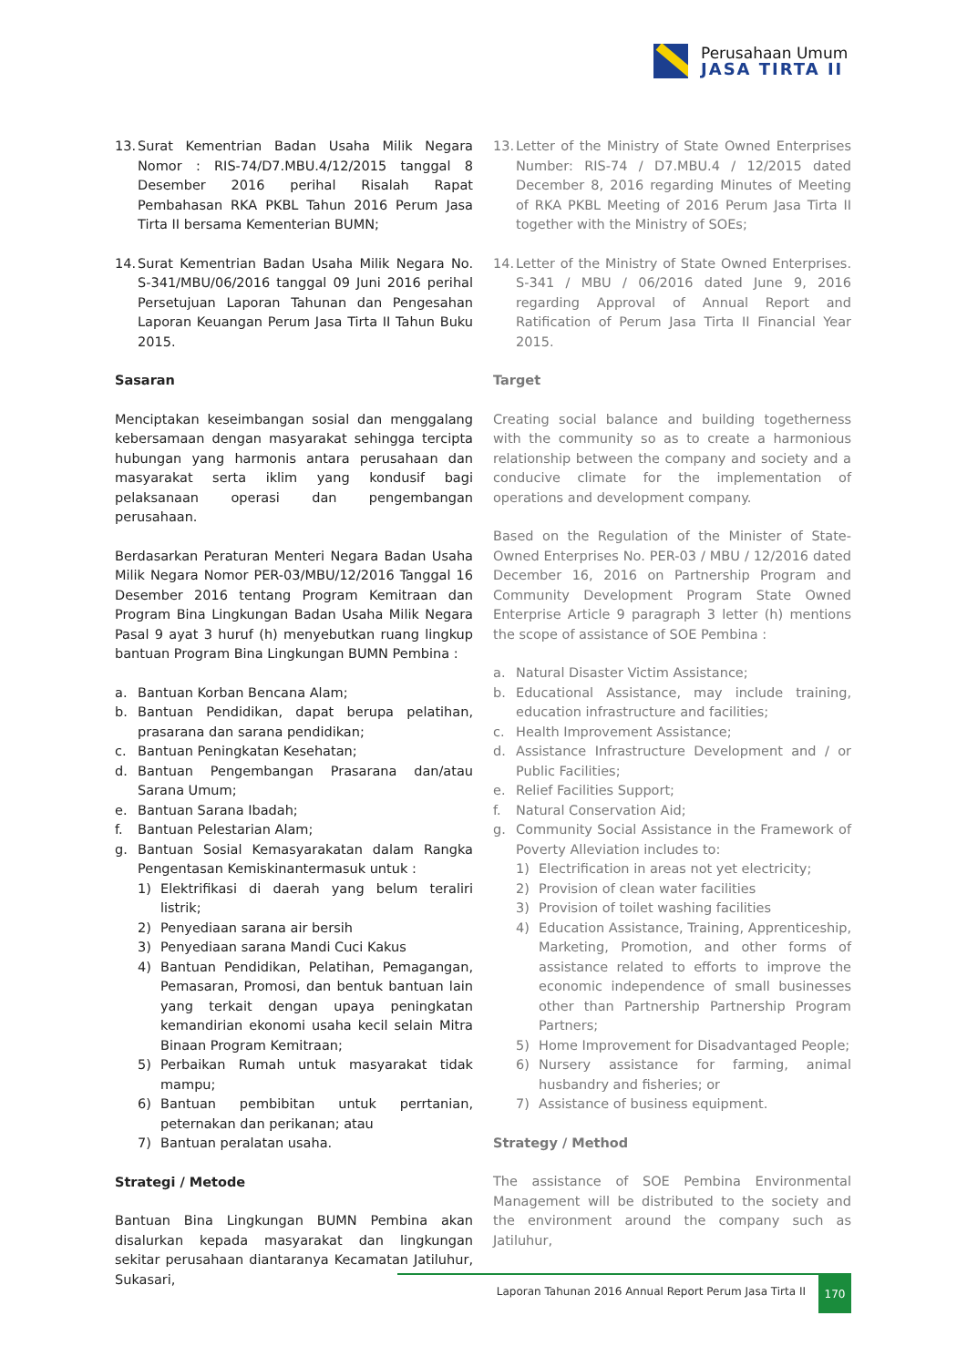Perusahaan Umum
JASA TIRTA II
13. Surat Kementrian Badan Usaha Milik Negara Nomor : RIS-74/D7.MBU.4/12/2015 tanggal 8 Desember 2016 perihal Risalah Rapat Pembahasan RKA PKBL Tahun 2016 Perum Jasa Tirta II bersama Kementerian BUMN;
14. Surat Kementrian Badan Usaha Milik Negara No. S-341/MBU/06/2016 tanggal 09 Juni 2016 perihal Persetujuan Laporan Tahunan dan Pengesahan Laporan Keuangan Perum Jasa Tirta II Tahun Buku 2015.
Sasaran
Menciptakan keseimbangan sosial dan menggalang kebersamaan dengan masyarakat sehingga tercipta hubungan yang harmonis antara perusahaan dan masyarakat serta iklim yang kondusif bagi pelaksanaan operasi dan pengembangan perusahaan.
Berdasarkan Peraturan Menteri Negara Badan Usaha Milik Negara Nomor PER-03/MBU/12/2016 Tanggal 16 Desember 2016 tentang Program Kemitraan dan Program Bina Lingkungan Badan Usaha Milik Negara Pasal 9 ayat 3 huruf (h) menyebutkan ruang lingkup bantuan Program Bina Lingkungan BUMN Pembina :
a. Bantuan Korban Bencana Alam;
b. Bantuan Pendidikan, dapat berupa pelatihan, prasarana dan sarana pendidikan;
c. Bantuan Peningkatan Kesehatan;
d. Bantuan Pengembangan Prasarana dan/atau Sarana Umum;
e. Bantuan Sarana Ibadah;
f. Bantuan Pelestarian Alam;
g. Bantuan Sosial Kemasyarakatan dalam Rangka Pengentasan Kemiskinantermasuk untuk :
1) Elektrifikasi di daerah yang belum teraliri listrik;
2) Penyediaan sarana air bersih
3) Penyediaan sarana Mandi Cuci Kakus
4) Bantuan Pendidikan, Pelatihan, Pemagangan, Pemasaran, Promosi, dan bentuk bantuan lain yang terkait dengan upaya peningkatan kemandirian ekonomi usaha kecil selain Mitra Binaan Program Kemitraan;
5) Perbaikan Rumah untuk masyarakat tidak mampu;
6) Bantuan pembibitan untuk perrtanian, peternakan dan perikanan; atau
7) Bantuan peralatan usaha.
Strategi / Metode
Bantuan Bina Lingkungan BUMN Pembina akan disalurkan kepada masyarakat dan lingkungan sekitar perusahaan diantaranya Kecamatan Jatiluhur, Sukasari,
13. Letter of the Ministry of State Owned Enterprises Number: RIS-74 / D7.MBU.4 / 12/2015 dated December 8, 2016 regarding Minutes of Meeting of RKA PKBL Meeting of 2016 Perum Jasa Tirta II together with the Ministry of SOEs;
14. Letter of the Ministry of State Owned Enterprises. S-341 / MBU / 06/2016 dated June 9, 2016 regarding Approval of Annual Report and Ratification of Perum Jasa Tirta II Financial Year 2015.
Target
Creating social balance and building togetherness with the community so as to create a harmonious relationship between the company and society and a conducive climate for the implementation of operations and development company.
Based on the Regulation of the Minister of State-Owned Enterprises No. PER-03 / MBU / 12/2016 dated December 16, 2016 on Partnership Program and Community Development Program State Owned Enterprise Article 9 paragraph 3 letter (h) mentions the scope of assistance of SOE Pembina :
a. Natural Disaster Victim Assistance;
b. Educational Assistance, may include training, education infrastructure and facilities;
c. Health Improvement Assistance;
d. Assistance Infrastructure Development and / or Public Facilities;
e. Relief Facilities Support;
f. Natural Conservation Aid;
g. Community Social Assistance in the Framework of Poverty Alleviation includes to:
1) Electrification in areas not yet electricity;
2) Provision of clean water facilities
3) Provision of toilet washing facilities
4) Education Assistance, Training, Apprenticeship, Marketing, Promotion, and other forms of assistance related to efforts to improve the economic independence of small businesses other than Partnership Partnership Program Partners;
5) Home Improvement for Disadvantaged People;
6) Nursery assistance for farming, animal husbandry and fisheries; or
7) Assistance of business equipment.
Strategy / Method
The assistance of SOE Pembina Environmental Management will be distributed to the society and the environment around the company such as Jatiluhur,
Laporan Tahunan 2016 Annual Report Perum Jasa Tirta II
170